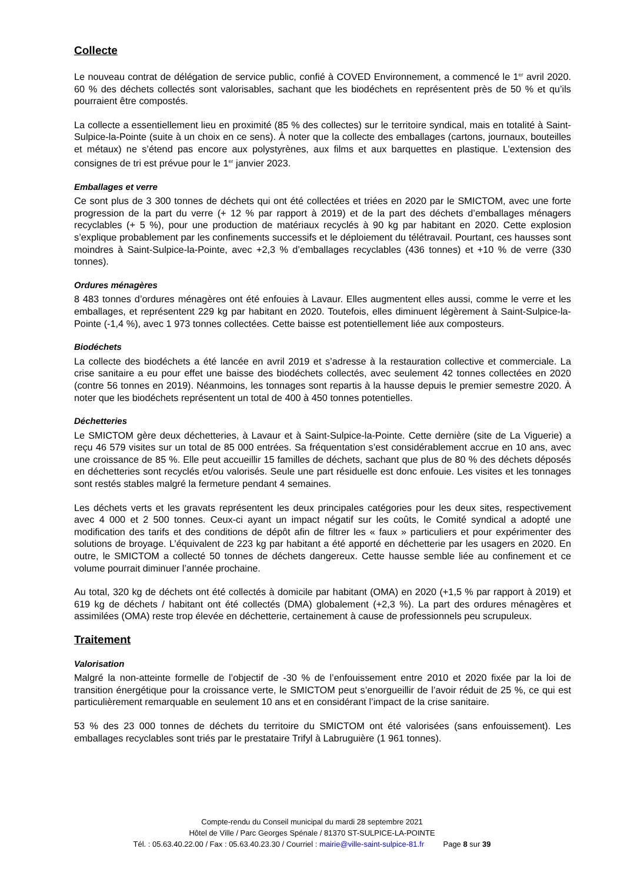Collecte
Le nouveau contrat de délégation de service public, confié à COVED Environnement, a commencé le 1<sup>er</sup> avril 2020. 60 % des déchets collectés sont valorisables, sachant que les biodéchets en représentent près de 50 % et qu’ils pourraient être compostés.
La collecte a essentiellement lieu en proximité (85 % des collectes) sur le territoire syndical, mais en totalité à Saint-Sulpice-la-Pointe (suite à un choix en ce sens). À noter que la collecte des emballages (cartons, journaux, bouteilles et métaux) ne s’étend pas encore aux polystyrènes, aux films et aux barquettes en plastique. L’extension des consignes de tri est prévue pour le 1<sup>er</sup> janvier 2023.
Emballages et verre
Ce sont plus de 3 300 tonnes de déchets qui ont été collectées et triées en 2020 par le SMICTOM, avec une forte progression de la part du verre (+ 12 % par rapport à 2019) et de la part des déchets d’emballages ménagers recyclables (+ 5 %), pour une production de matériaux recyclés à 90 kg par habitant en 2020. Cette explosion s’explique probablement par les confinements successifs et le déploiement du télétravail. Pourtant, ces hausses sont moindres à Saint-Sulpice-la-Pointe, avec +2,3 % d’emballages recyclables (436 tonnes) et +10 % de verre (330 tonnes).
Ordures ménagères
8 483 tonnes d’ordures ménagères ont été enfouies à Lavaur. Elles augmentent elles aussi, comme le verre et les emballages, et représentent 229 kg par habitant en 2020. Toutefois, elles diminuent légèrement à Saint-Sulpice-la-Pointe (-1,4 %), avec 1 973 tonnes collectées. Cette baisse est potentiellement liée aux composteurs.
Biodéchets
La collecte des biodéchets a été lancée en avril 2019 et s’adresse à la restauration collective et commerciale. La crise sanitaire a eu pour effet une baisse des biodéchets collectés, avec seulement 42 tonnes collectées en 2020 (contre 56 tonnes en 2019). Néanmoins, les tonnages sont repartis à la hausse depuis le premier semestre 2020. À noter que les biodéchets représentent un total de 400 à 450 tonnes potentielles.
Déchetteries
Le SMICTOM gère deux déchetteries, à Lavaur et à Saint-Sulpice-la-Pointe. Cette dernière (site de La Viguerie) a reçu 46 579 visites sur un total de 85 000 entrées. Sa fréquentation s’est considérablement accrue en 10 ans, avec une croissance de 85 %. Elle peut accueillir 15 familles de déchets, sachant que plus de 80 % des déchets déposés en déchetteries sont recyclés et/ou valorisés. Seule une part résiduelle est donc enfouie. Les visites et les tonnages sont restés stables malgré la fermeture pendant 4 semaines.
Les déchets verts et les gravats représentent les deux principales catégories pour les deux sites, respectivement avec 4 000 et 2 500 tonnes. Ceux-ci ayant un impact négatif sur les coûts, le Comité syndical a adopté une modification des tarifs et des conditions de dépôt afin de filtrer les « faux » particuliers et pour expérimenter des solutions de broyage. L’équivalent de 223 kg par habitant a été apporté en déchetterie par les usagers en 2020. En outre, le SMICTOM a collecté 50 tonnes de déchets dangereux. Cette hausse semble liée au confinement et ce volume pourrait diminuer l’année prochaine.
Au total, 320 kg de déchets ont été collectés à domicile par habitant (OMA) en 2020 (+1,5 % par rapport à 2019) et 619 kg de déchets / habitant ont été collectés (DMA) globalement (+2,3 %). La part des ordures ménagères et assimilées (OMA) reste trop élevée en déchetterie, certainement à cause de professionnels peu scrupuleux.
Traitement
Valorisation
Malgré la non-atteinte formelle de l’objectif de -30 % de l’enfouissement entre 2010 et 2020 fixée par la loi de transition énergétique pour la croissance verte, le SMICTOM peut s’enorgueillir de l’avoir réduit de 25 %, ce qui est particulièrement remarquable en seulement 10 ans et en considérant l’impact de la crise sanitaire.
53 % des 23 000 tonnes de déchets du territoire du SMICTOM ont été valorisées (sans enfouissement). Les emballages recyclables sont triés par le prestataire Trifyl à Labruguière (1 961 tonnes).
Compte-rendu du Conseil municipal du mardi 28 septembre 2021
Hôtel de Ville / Parc Georges Spénale / 81370 ST-SULPICE-LA-POINTE
Tél. : 05.63.40.22.00 / Fax : 05.63.40.23.30 / Courriel : mairie@ville-saint-sulpice-81.fr Page 8 sur 39